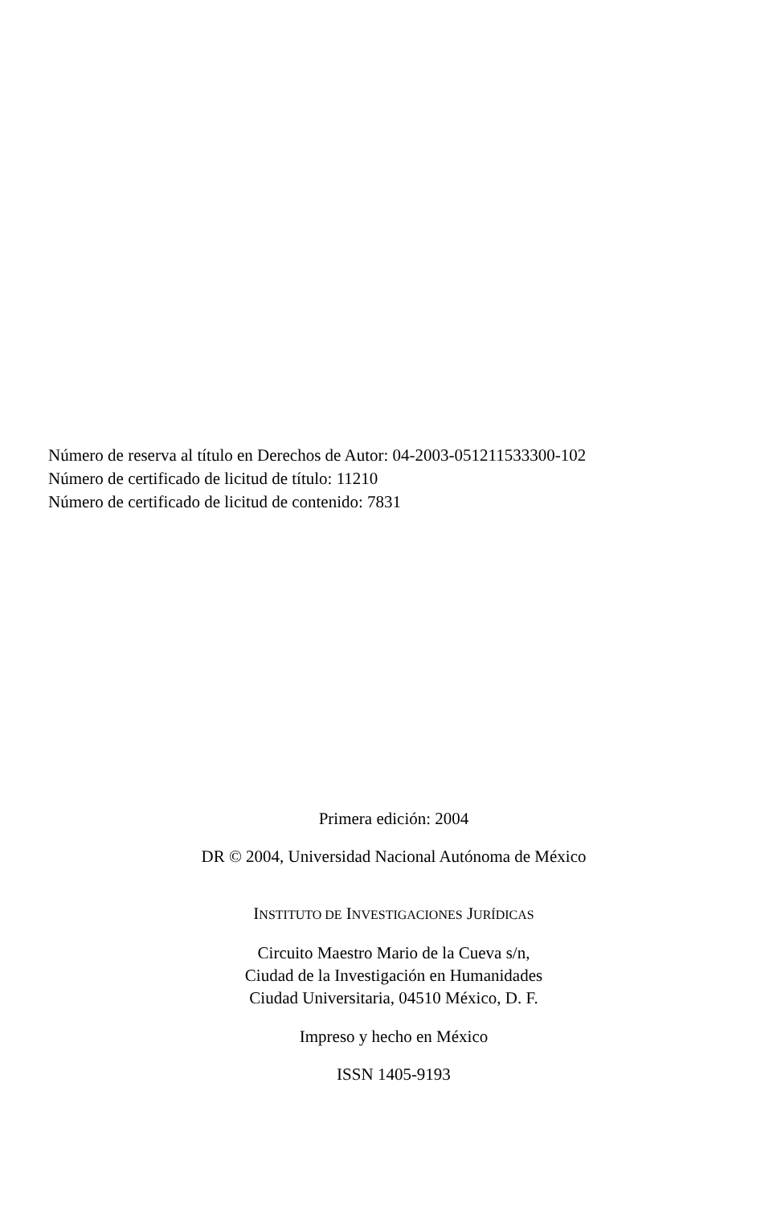Número de reserva al título en Derechos de Autor: 04-2003-051211533300-102
Número de certificado de licitud de título: 11210
Número de certificado de licitud de contenido: 7831
Primera edición: 2004
DR © 2004, Universidad Nacional Autónoma de México
INSTITUTO DE INVESTIGACIONES JURÍDICAS
Circuito Maestro Mario de la Cueva s/n,
Ciudad de la Investigación en Humanidades
Ciudad Universitaria, 04510 México, D. F.
Impreso y hecho en México
ISSN 1405-9193